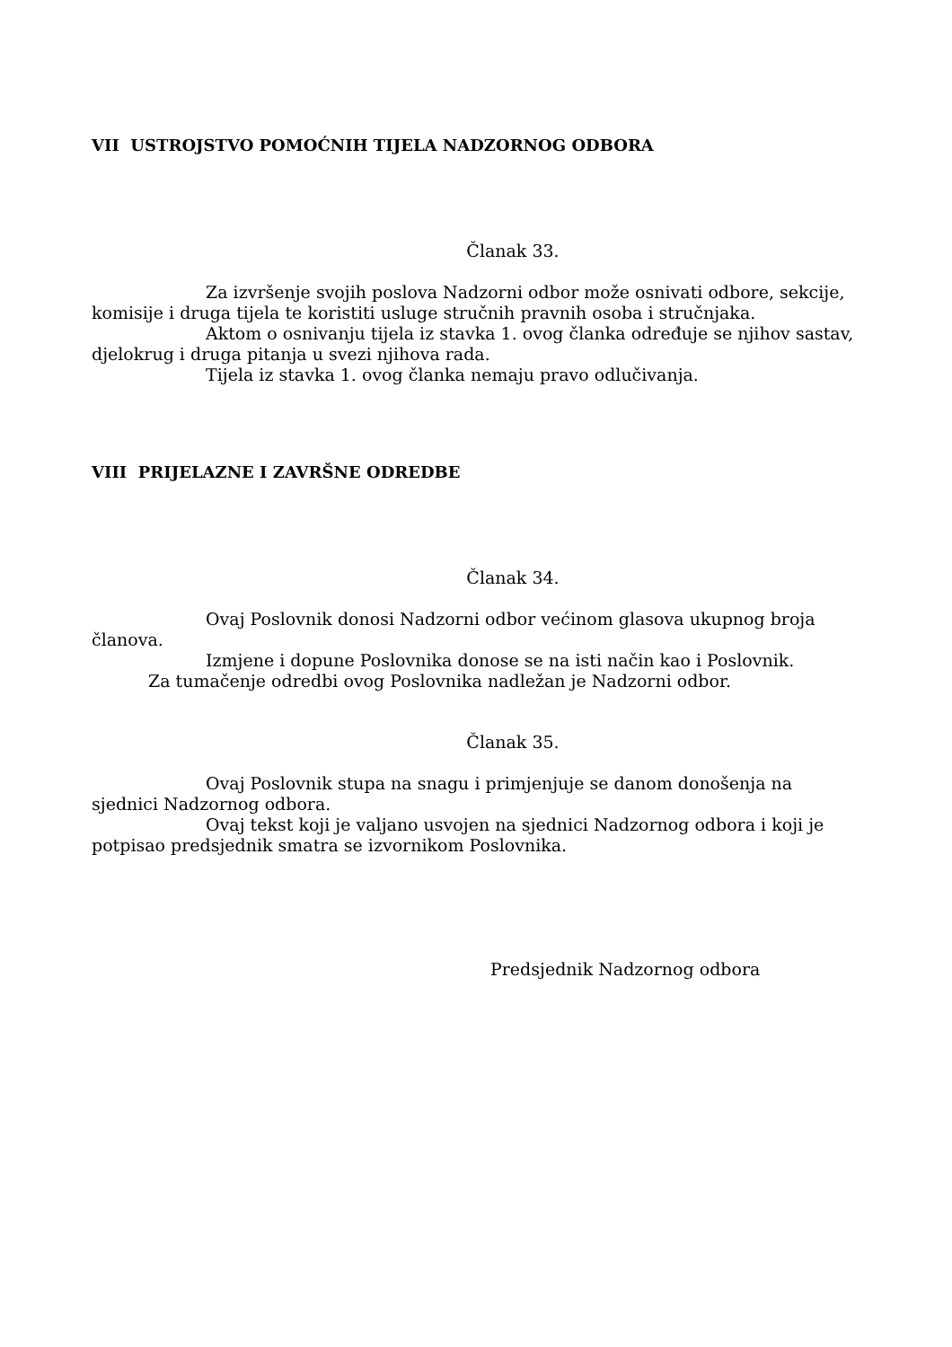VII USTROJSTVO POMOĆNIH TIJELA NADZORNOG ODBORA
Članak 33.
Za izvršenje svojih poslova Nadzorni odbor može osnivati odbore, sekcije, komisije i druga tijela te koristiti usluge stručnih pravnih osoba i stručnjaka.
Aktom o osnivanju tijela iz stavka 1. ovog članka određuje se njihov sastav, djelokrug i druga pitanja u svezi njihova rada.
Tijela iz stavka 1. ovog članka nemaju pravo odlučivanja.
VIII PRIJELAZNE I ZAVRŠNE ODREDBE
Članak 34.
Ovaj Poslovnik donosi Nadzorni odbor većinom glasova ukupnog broja članova.
Izmjene i dopune Poslovnika donose se na isti način kao i Poslovnik.
Za tumačenje odredbi ovog Poslovnika nadležan je Nadzorni odbor.
Članak 35.
Ovaj Poslovnik stupa na snagu i primjenjuje se danom donošenja na sjednici Nadzornog odbora.
Ovaj tekst koji je valjano usvojen na sjednici Nadzornog odbora i koji je potpisao predsjednik smatra se izvornikom Poslovnika.
Predsjednik Nadzornog odbora